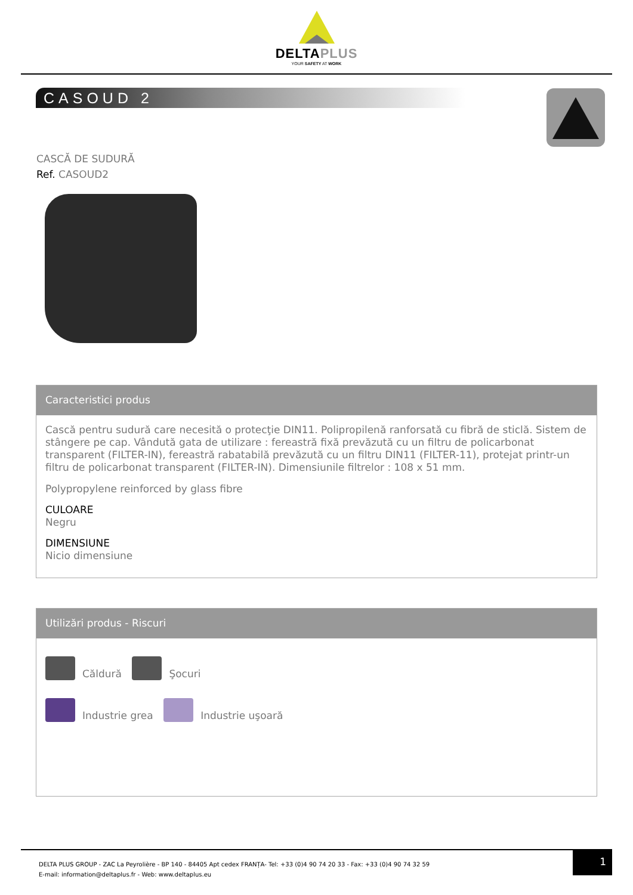DELTAPLUS
YOUR SAFETY AT WORK
CASOUD 2
CASCĂ DE SUDURĂ
Ref. CASOUD2
Caracteristici produs
Cască pentru sudură care necesită o protecţie DIN11. Polipropilenă ranforsată cu fibră de sticlă. Sistem de stângere pe cap. Vândută gata de utilizare : fereastră fixă prevăzută cu un filtru de policarbonat transparent (FILTER-IN), fereastră rabatabilă prevăzută cu un filtru DIN11 (FILTER-11), protejat printr-un filtru de policarbonat transparent (FILTER-IN). Dimensiunile filtrelor : 108 x 51 mm.
Polypropylene reinforced by glass fibre
CULOARE
Negru
DIMENSIUNE
Nicio dimensiune
Utilizări produs - Riscuri
Căldură Şocuri
Industrie grea Industrie uşoară
DELTA PLUS GROUP - ZAC La Peyrolière - BP 140 - 84405 Apt cedex FRANȚA- Tel: +33 (0)4 90 74 20 33 - Fax: +33 (0)4 90 74 32 59
E-mail: information@deltaplus.fr - Web: www.deltaplus.eu
1